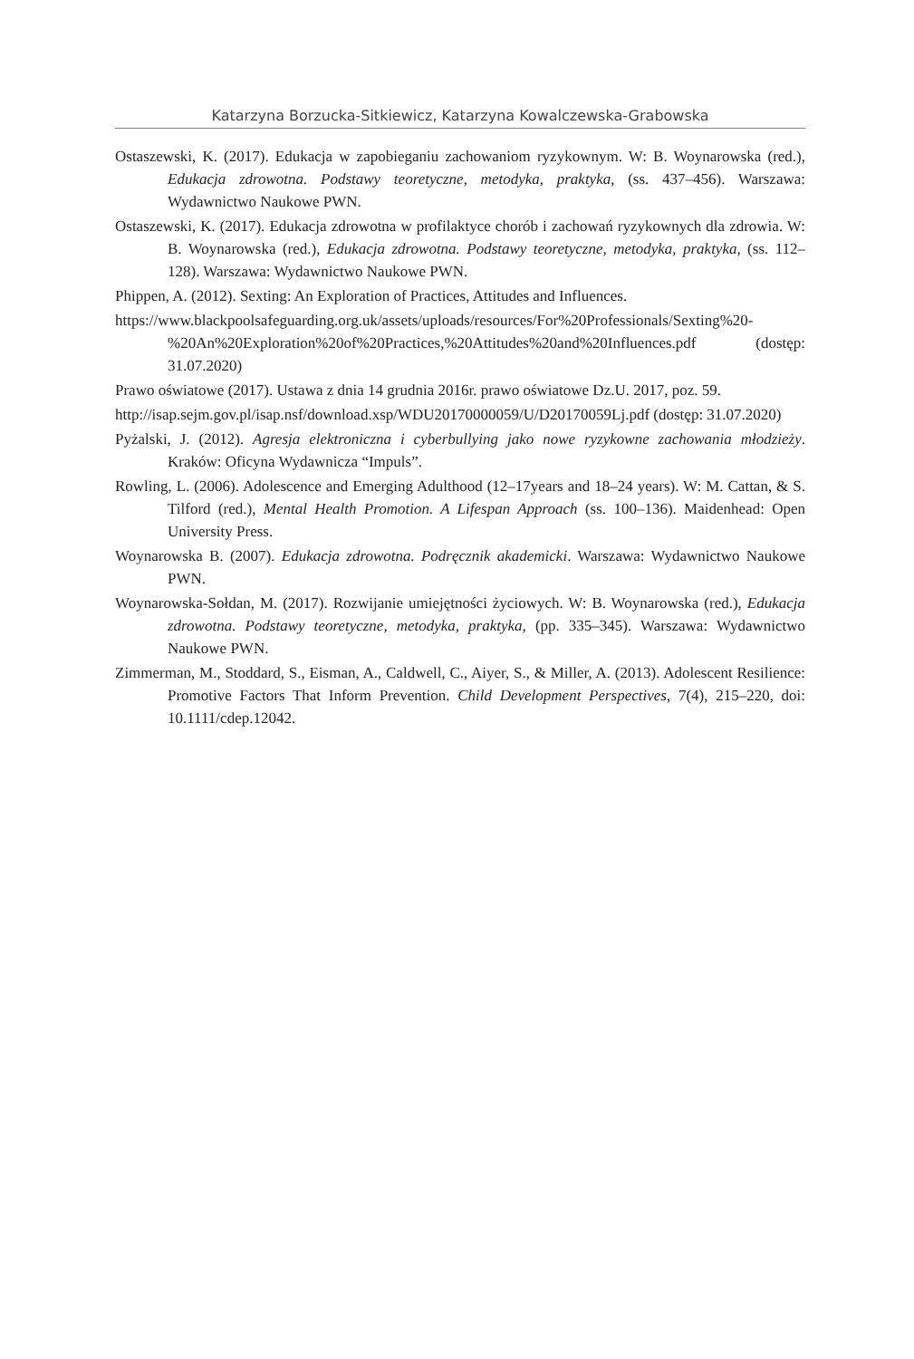Katarzyna Borzucka-Sitkiewicz, Katarzyna Kowalczewska-Grabowska
Ostaszewski, K. (2017). Edukacja w zapobieganiu zachowaniom ryzykownym. W: B. Woynarowska (red.), Edukacja zdrowotna. Podstawy teoretyczne, metodyka, praktyka, (ss. 437–456). Warszawa: Wydawnictwo Naukowe PWN.
Ostaszewski, K. (2017). Edukacja zdrowotna w profilaktyce chorób i zachowań ryzykownych dla zdrowia. W: B. Woynarowska (red.), Edukacja zdrowotna. Podstawy teoretyczne, metodyka, praktyka, (ss. 112–128). Warszawa: Wydawnictwo Naukowe PWN.
Phippen, A. (2012). Sexting: An Exploration of Practices, Attitudes and Influences.
https://www.blackpoolsafeguarding.org.uk/assets/uploads/resources/For%20Professionals/Sexting%20-%20An%20Exploration%20of%20Practices,%20Attitudes%20and%20Influences.pdf (dostęp: 31.07.2020)
Prawo oświatowe (2017). Ustawa z dnia 14 grudnia 2016r. prawo oświatowe Dz.U. 2017, poz. 59.
http://isap.sejm.gov.pl/isap.nsf/download.xsp/WDU20170000059/U/D20170059Lj.pdf (dostęp: 31.07.2020)
Pyżalski, J. (2012). Agresja elektroniczna i cyberbullying jako nowe ryzykowne zachowania młodzieży. Kraków: Oficyna Wydawnicza “Impuls”.
Rowling, L. (2006). Adolescence and Emerging Adulthood (12–17years and 18–24 years). W: M. Cattan, & S. Tilford (red.), Mental Health Promotion. A Lifespan Approach (ss. 100–136). Maidenhead: Open University Press.
Woynarowska B. (2007). Edukacja zdrowotna. Podręcznik akademicki. Warszawa: Wydawnictwo Naukowe PWN.
Woynarowska-Sołdan, M. (2017). Rozwijanie umiejętności życiowych. W: B. Woynarowska (red.), Edukacja zdrowotna. Podstawy teoretyczne, metodyka, praktyka, (pp. 335–345). Warszawa: Wydawnictwo Naukowe PWN.
Zimmerman, M., Stoddard, S., Eisman, A., Caldwell, C., Aiyer, S., & Miller, A. (2013). Adolescent Resilience: Promotive Factors That Inform Prevention. Child Development Perspectives, 7(4), 215–220, doi: 10.1111/cdep.12042.